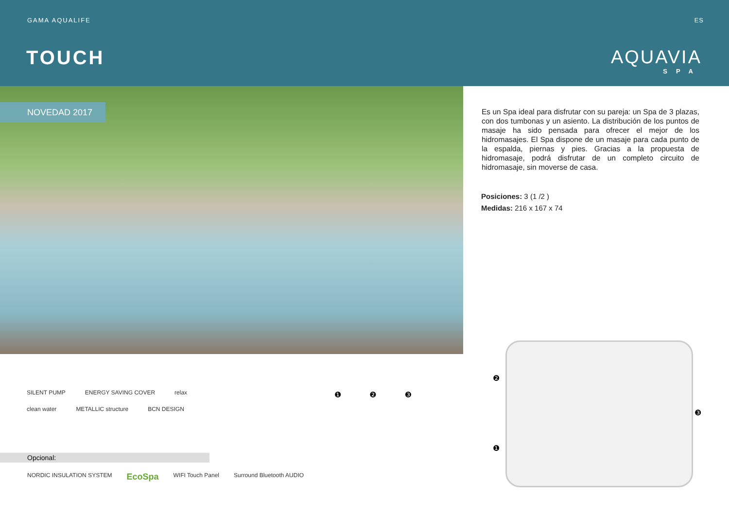GAMA AQUALIFE ES
TOUCH AQUAVIA
SPA
NOVEDAD 2017
Es un Spa ideal para disfrutar con su pareja: un Spa de 3 plazas, con dos tumbonas y un asiento. La distribución de los puntos de masaje ha sido pensada para ofrecer el mejor de los hidromasajes. El Spa dispone de un masaje para cada punto de la espalda, piernas y pies. Gracias a la propuesta de hidromasaje, podrá disfrutar de un completo circuito de hidromasaje, sin moverse de casa.
Posiciones: 3 (1 /2 )
Medidas: 216 x 167 x 74
SILENT PUMP ENERGY SAVING COVER relax
clean water METALLIC structure BCN DESIGN
Opcional:
NORDIC INSULATION SYSTEM EcoSpa WIFI Touch Panel Surround Bluetooth AUDIO
❶ ❷ ❸
❷
❸
❶